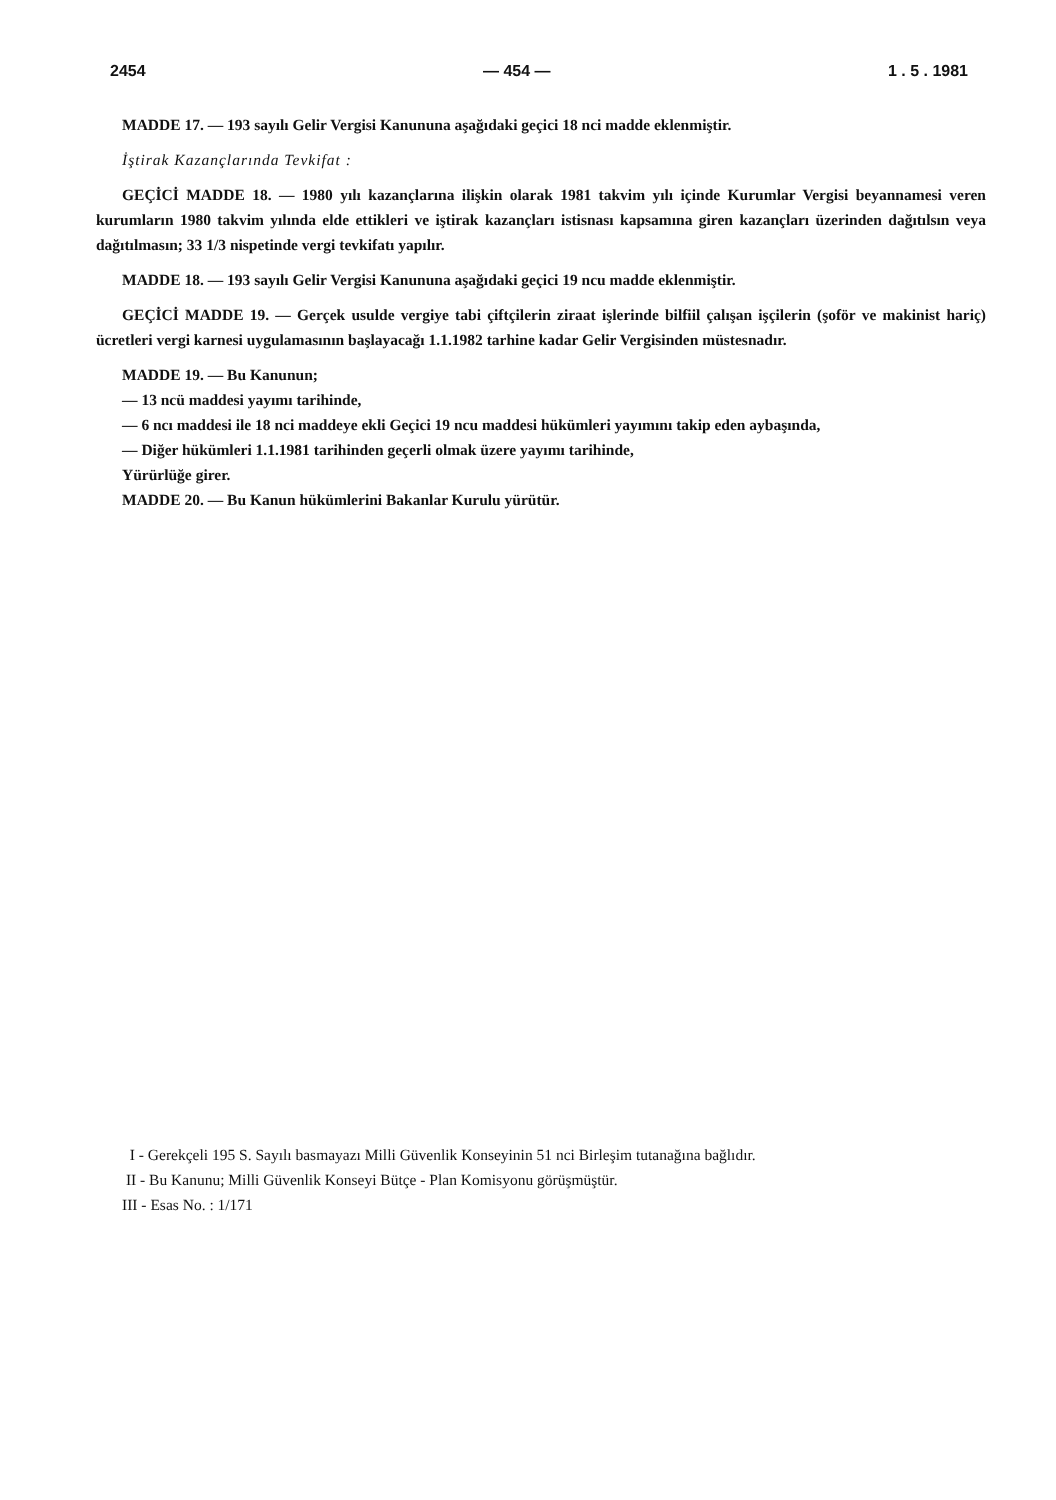2454 — 454 — 1 . 5 . 1981
MADDE 17. — 193 sayılı Gelir Vergisi Kanununa aşağıdaki geçici 18 nci madde eklenmiştir.
İştirak Kazançlarında Tevkifat :
GEÇİCİ MADDE 18. — 1980 yılı kazançlarına ilişkin olarak 1981 takvim yılı içinde Kurumlar Vergisi beyannamesi veren kurumların 1980 takvim yılında elde ettikleri ve iştirak kazançları istisnası kapsamına giren kazançları üzerinden dağıtılsın veya dağıtılmasın; 33 1/3 nispetinde vergi tevkifatı yapılır.
MADDE 18. — 193 sayılı Gelir Vergisi Kanununa aşağıdaki geçici 19 ncu madde eklenmiştir.
GEÇİCİ MADDE 19. — Gerçek usulde vergiye tabi çiftçilerin ziraat işlerinde bilfiil çalışan işçilerin (şoför ve makinist hariç) ücretleri vergi karnesi uygulamasının başlayacağı 1.1.1982 tarhine kadar Gelir Vergisinden müstesnadır.
MADDE 19. — Bu Kanunun;
— 13 ncü maddesi yayımı tarihinde,
— 6 ncı maddesi ile 18 nci maddeye ekli Geçici 19 ncu maddesi hükümleri yayımını takip eden aybaşında,
— Diğer hükümleri 1.1.1981 tarihinden geçerli olmak üzere yayımı tarihinde,
Yürürlüğe girer.
MADDE 20. — Bu Kanun hükümlerini Bakanlar Kurulu yürütür.
I - Gerekçeli 195 S. Sayılı basmayazı Milli Güvenlik Konseyinin 51 nci Birleşim tutanağına bağlıdır.
II - Bu Kanunu; Milli Güvenlik Konseyi Bütçe - Plan Komisyonu görüşmüştür.
III - Esas No. : 1/171